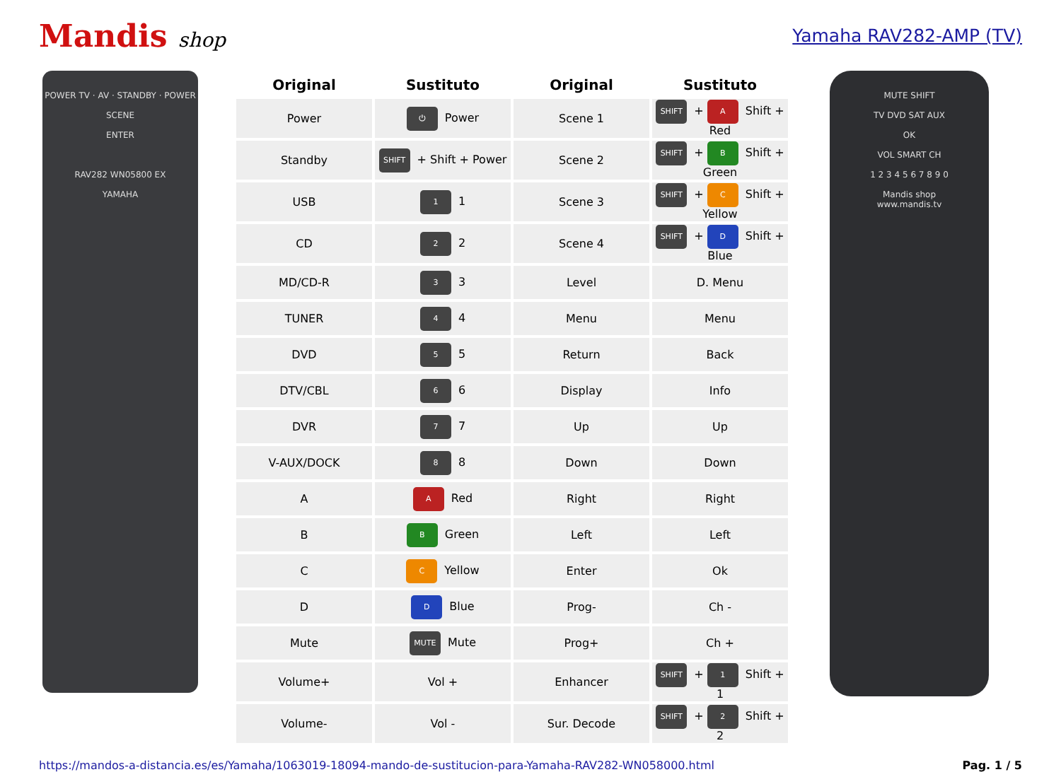Mandis shop Yamaha RAV282-AMP (TV)
POWER TV · AV · STANDBY · POWER
SCENE
ENTER
RAV282 WN05800 EX
YAMAHA
| Original | Sustituto | Original | Sustituto |
| --- | --- | --- | --- |
| Power | ⏻ Power | Scene 1 | SHIFT + A Shift + Red |
| Standby | SHIFT + Shift + Power | Scene 2 | SHIFT + B Shift + Green |
| USB | 1 1 | Scene 3 | SHIFT + C Shift + Yellow |
| CD | 2 2 | Scene 4 | SHIFT + D Shift + Blue |
| MD/CD-R | 3 3 | Level | D. Menu |
| TUNER | 4 4 | Menu | Menu |
| DVD | 5 5 | Return | Back |
| DTV/CBL | 6 6 | Display | Info |
| DVR | 7 7 | Up | Up |
| V-AUX/DOCK | 8 8 | Down | Down |
| A | A Red | Right | Right |
| B | B Green | Left | Left |
| C | C Yellow | Enter | Ok |
| D | D Blue | Prog- | Ch - |
| Mute | MUTE Mute | Prog+ | Ch + |
| Volume+ | Vol + | Enhancer | SHIFT + 1 Shift + 1 |
| Volume- | Vol - | Sur. Decode | SHIFT + 2 Shift + 2 |
MUTE SHIFT
TV DVD SAT AUX
OK
VOL SMART CH
1 2 3 4 5 6 7 8 9 0
Mandis shop
www.mandis.tv
https://mandos-a-distancia.es/es/Yamaha/1063019-18094-mando-de-sustitucion-para-Yamaha-RAV282-WN058000.html Pag. 1 / 5